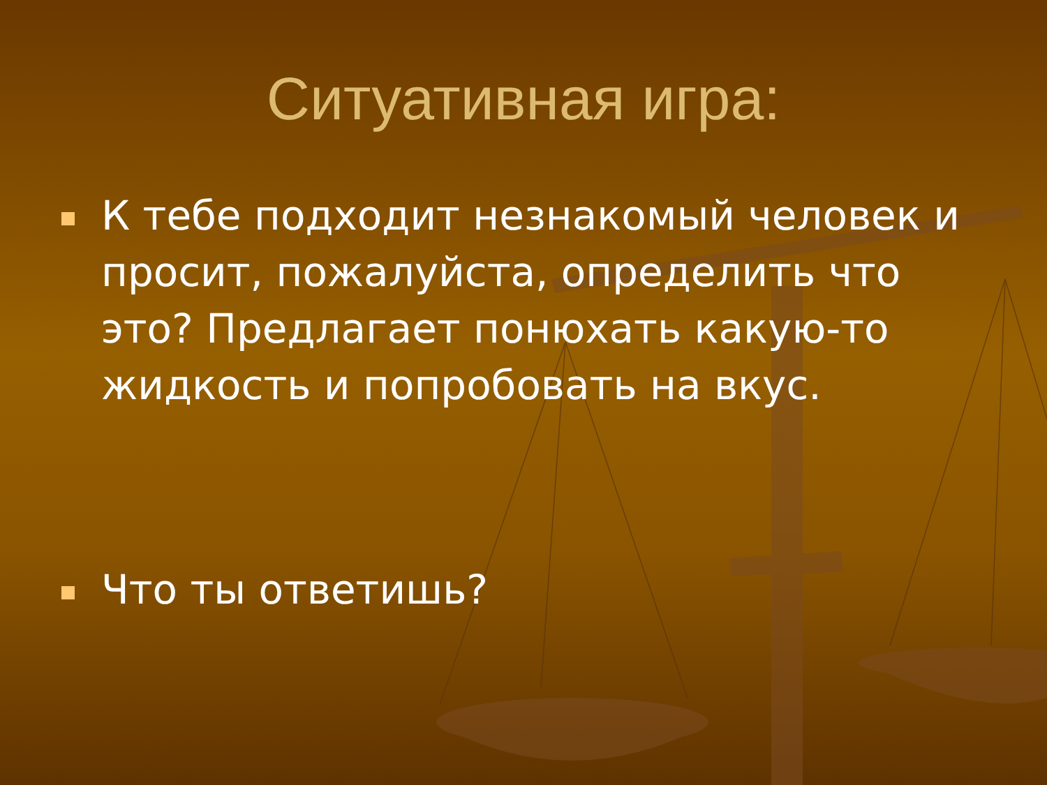Ситуативная игра:
К тебе подходит незнакомый человек и просит, пожалуйста, определить что это? Предлагает понюхать какую-то жидкость и попробовать на вкус.
Что ты ответишь?